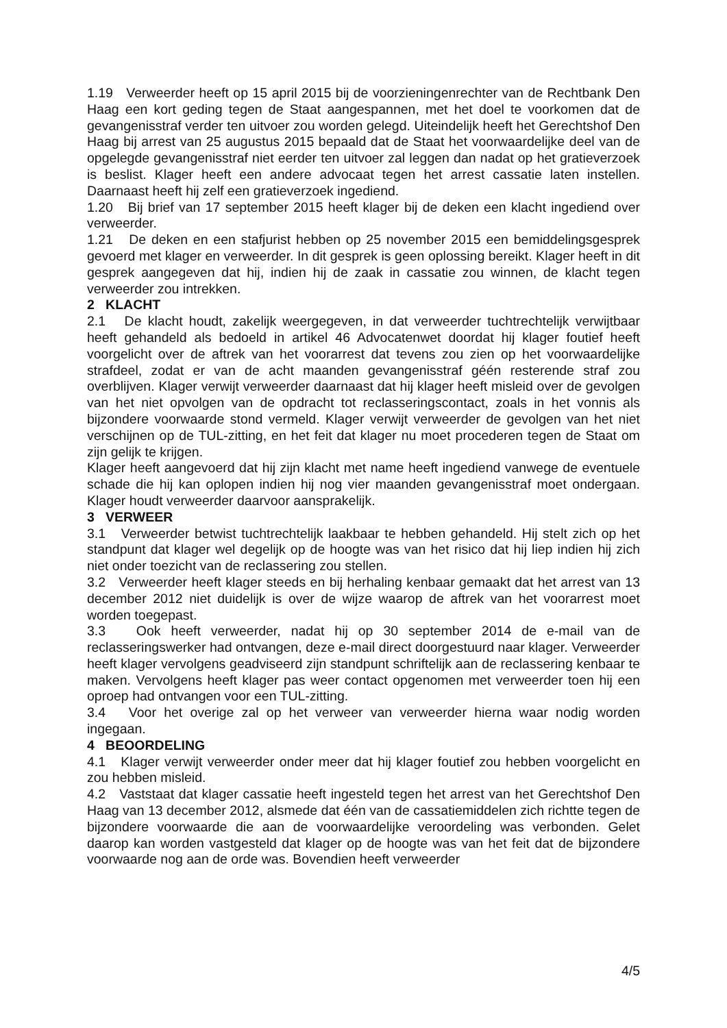1.19 Verweerder heeft op 15 april 2015 bij de voorzieningenrechter van de Rechtbank Den Haag een kort geding tegen de Staat aangespannen, met het doel te voorkomen dat de gevangenisstraf verder ten uitvoer zou worden gelegd. Uiteindelijk heeft het Gerechtshof Den Haag bij arrest van 25 augustus 2015 bepaald dat de Staat het voorwaardelijke deel van de opgelegde gevangenisstraf niet eerder ten uitvoer zal leggen dan nadat op het gratieverzoek is beslist. Klager heeft een andere advocaat tegen het arrest cassatie laten instellen. Daarnaast heeft hij zelf een gratieverzoek ingediend.
1.20 Bij brief van 17 september 2015 heeft klager bij de deken een klacht ingediend over verweerder.
1.21 De deken en een stafjurist hebben op 25 november 2015 een bemiddelingsgesprek gevoerd met klager en verweerder. In dit gesprek is geen oplossing bereikt. Klager heeft in dit gesprek aangegeven dat hij, indien hij de zaak in cassatie zou winnen, de klacht tegen verweerder zou intrekken.
2 KLACHT
2.1 De klacht houdt, zakelijk weergegeven, in dat verweerder tuchtrechtelijk verwijtbaar heeft gehandeld als bedoeld in artikel 46 Advocatenwet doordat hij klager foutief heeft voorgelicht over de aftrek van het voorarrest dat tevens zou zien op het voorwaardelijke strafdeel, zodat er van de acht maanden gevangenisstraf géén resterende straf zou overblijven. Klager verwijt verweerder daarnaast dat hij klager heeft misleid over de gevolgen van het niet opvolgen van de opdracht tot reclasseringscontact, zoals in het vonnis als bijzondere voorwaarde stond vermeld. Klager verwijt verweerder de gevolgen van het niet verschijnen op de TUL-zitting, en het feit dat klager nu moet procederen tegen de Staat om zijn gelijk te krijgen.
Klager heeft aangevoerd dat hij zijn klacht met name heeft ingediend vanwege de eventuele schade die hij kan oplopen indien hij nog vier maanden gevangenisstraf moet ondergaan. Klager houdt verweerder daarvoor aansprakelijk.
3 VERWEER
3.1 Verweerder betwist tuchtrechtelijk laakbaar te hebben gehandeld. Hij stelt zich op het standpunt dat klager wel degelijk op de hoogte was van het risico dat hij liep indien hij zich niet onder toezicht van de reclassering zou stellen.
3.2 Verweerder heeft klager steeds en bij herhaling kenbaar gemaakt dat het arrest van 13 december 2012 niet duidelijk is over de wijze waarop de aftrek van het voorarrest moet worden toegepast.
3.3 Ook heeft verweerder, nadat hij op 30 september 2014 de e-mail van de reclasseringswerker had ontvangen, deze e-mail direct doorgestuurd naar klager. Verweerder heeft klager vervolgens geadviseerd zijn standpunt schriftelijk aan de reclassering kenbaar te maken. Vervolgens heeft klager pas weer contact opgenomen met verweerder toen hij een oproep had ontvangen voor een TUL-zitting.
3.4 Voor het overige zal op het verweer van verweerder hierna waar nodig worden ingegaan.
4 BEOORDELING
4.1 Klager verwijt verweerder onder meer dat hij klager foutief zou hebben voorgelicht en zou hebben misleid.
4.2 Vaststaat dat klager cassatie heeft ingesteld tegen het arrest van het Gerechtshof Den Haag van 13 december 2012, alsmede dat één van de cassatiemiddelen zich richtte tegen de bijzondere voorwaarde die aan de voorwaardelijke veroordeling was verbonden. Gelet daarop kan worden vastgesteld dat klager op de hoogte was van het feit dat de bijzondere voorwaarde nog aan de orde was. Bovendien heeft verweerder
4/5